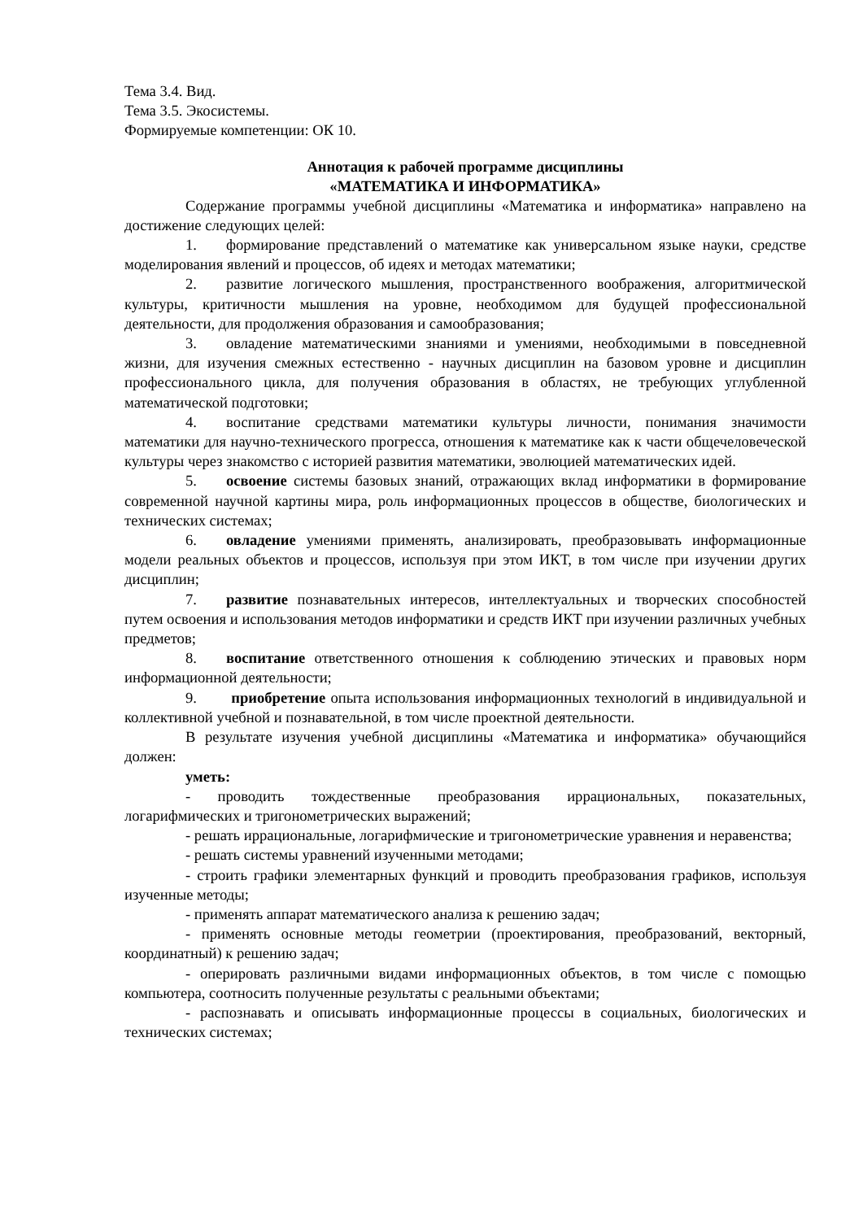Тема 3.4. Вид.
Тема 3.5. Экосистемы.
Формируемые компетенции: ОК 10.
Аннотация к рабочей программе дисциплины
«МАТЕМАТИКА И ИНФОРМАТИКА»
Содержание программы учебной дисциплины «Математика и информатика» направлено на достижение следующих целей:
1. формирование представлений о математике как универсальном языке науки, средстве моделирования явлений и процессов, об идеях и методах математики;
2. развитие логического мышления, пространственного воображения, алгоритмической культуры, критичности мышления на уровне, необходимом для будущей профессиональной деятельности, для продолжения образования и самообразования;
3. овладение математическими знаниями и умениями, необходимыми в повседневной жизни, для изучения смежных естественно - научных дисциплин на базовом уровне и дисциплин профессионального цикла, для получения образования в областях, не требующих углубленной математической подготовки;
4. воспитание средствами математики культуры личности, понимания значимости математики для научно-технического прогресса, отношения к математике как к части общечеловеческой культуры через знакомство с историей развития математики, эволюцией математических идей.
5. освоение системы базовых знаний, отражающих вклад информатики в формирование современной научной картины мира, роль информационных процессов в обществе, биологических и технических системах;
6. овладение умениями применять, анализировать, преобразовывать информационные модели реальных объектов и процессов, используя при этом ИКТ, в том числе при изучении других дисциплин;
7. развитие познавательных интересов, интеллектуальных и творческих способностей путем освоения и использования методов информатики и средств ИКТ при изучении различных учебных предметов;
8. воспитание ответственного отношения к соблюдению этических и правовых норм информационной деятельности;
9. приобретение опыта использования информационных технологий в индивидуальной и коллективной учебной и познавательной, в том числе проектной деятельности.
В результате изучения учебной дисциплины «Математика и информатика» обучающийся должен:
уметь:
- проводить тождественные преобразования иррациональных, показательных, логарифмических и тригонометрических выражений;
- решать иррациональные, логарифмические и тригонометрические уравнения и неравенства;
- решать системы уравнений изученными методами;
- строить графики элементарных функций и проводить преобразования графиков, используя изученные методы;
- применять аппарат математического анализа к решению задач;
- применять основные методы геометрии (проектирования, преобразований, векторный, координатный) к решению задач;
- оперировать различными видами информационных объектов, в том числе с помощью компьютера, соотносить полученные результаты с реальными объектами;
- распознавать и описывать информационные процессы в социальных, биологических и технических системах;